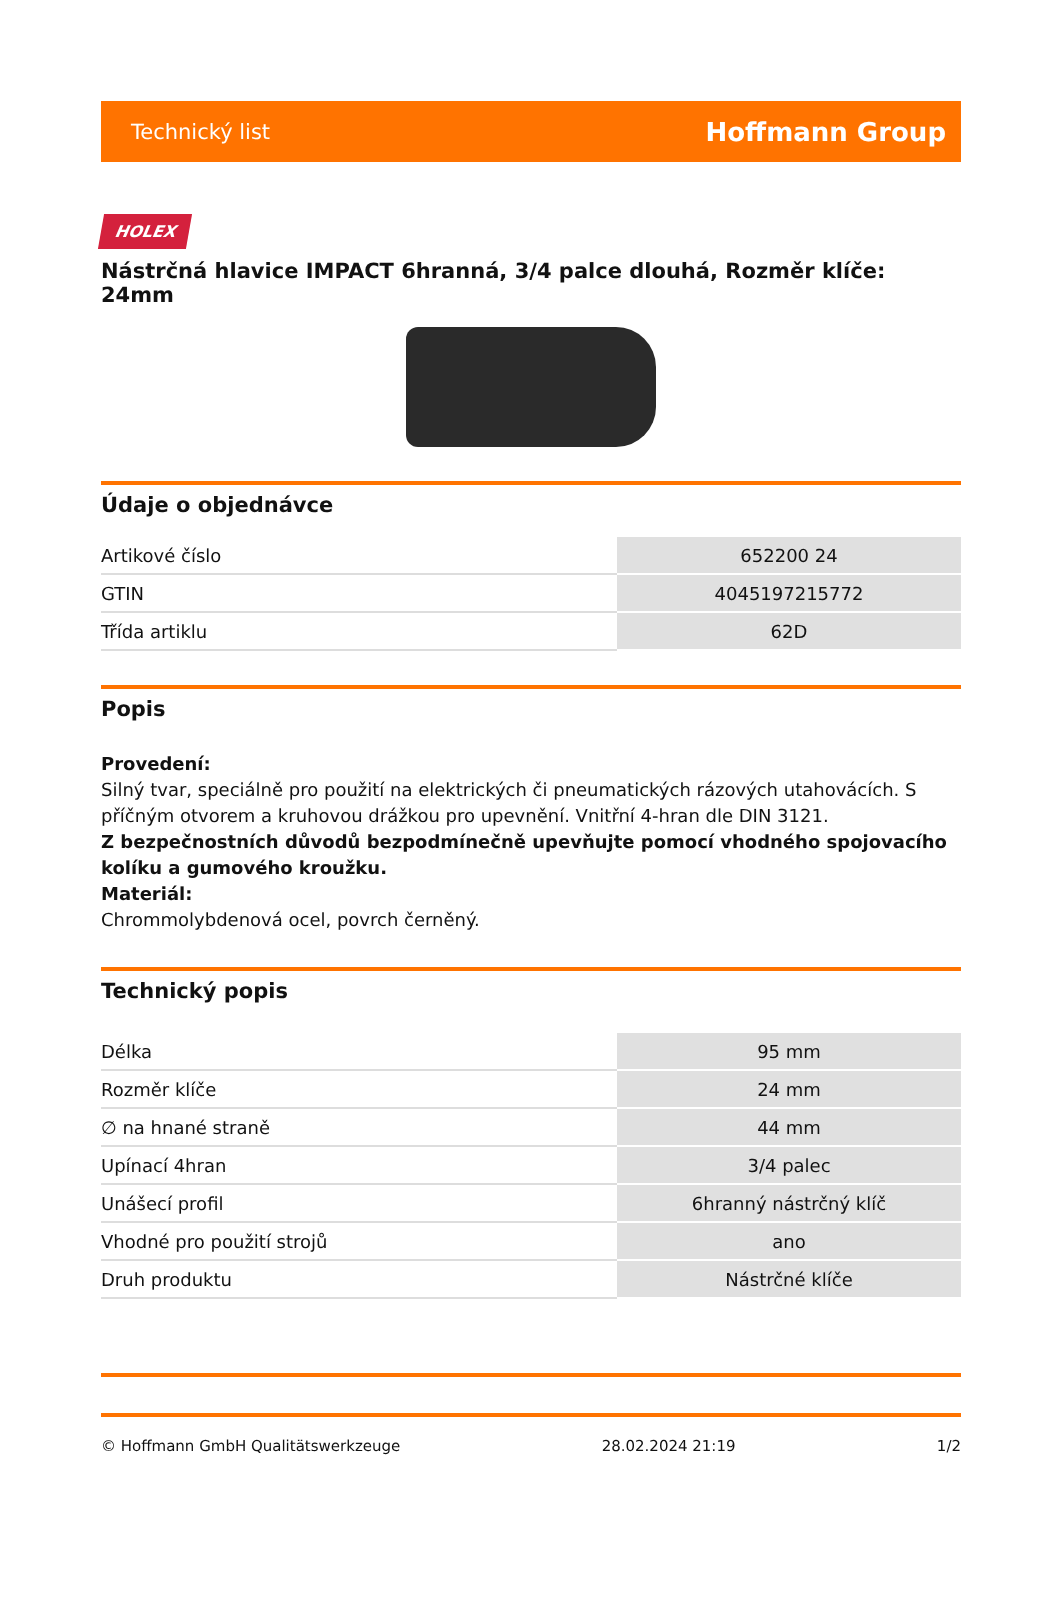Technický list Hoffmann Group
HOLEX
Nástrčná hlavice IMPACT 6hranná, 3/4 palce dlouhá, Rozměr klíče: 24mm
Údaje o objednávce
| Artikové číslo | 652200 24 |
| GTIN | 4045197215772 |
| Třída artiklu | 62D |
Popis
Provedení:
Silný tvar, speciálně pro použití na elektrických či pneumatických rázových utahovácích. S příčným otvorem a kruhovou drážkou pro upevnění. Vnitřní 4-hran dle DIN 3121.
Z bezpečnostních důvodů bezpodmínečně upevňujte pomocí vhodného spojovacího kolíku a gumového kroužku.
Materiál:
Chrommolybdenová ocel, povrch černěný.
Technický popis
| Délka | 95 mm |
| Rozměr klíče | 24 mm |
| ∅ na hnané straně | 44 mm |
| Upínací 4hran | 3/4 palec |
| Unášecí profil | 6hranný nástrčný klíč |
| Vhodné pro použití strojů | ano |
| Druh produktu | Nástrčné klíče |
© Hoffmann GmbH Qualitätswerkzeuge 28.02.2024 21:19 1/2